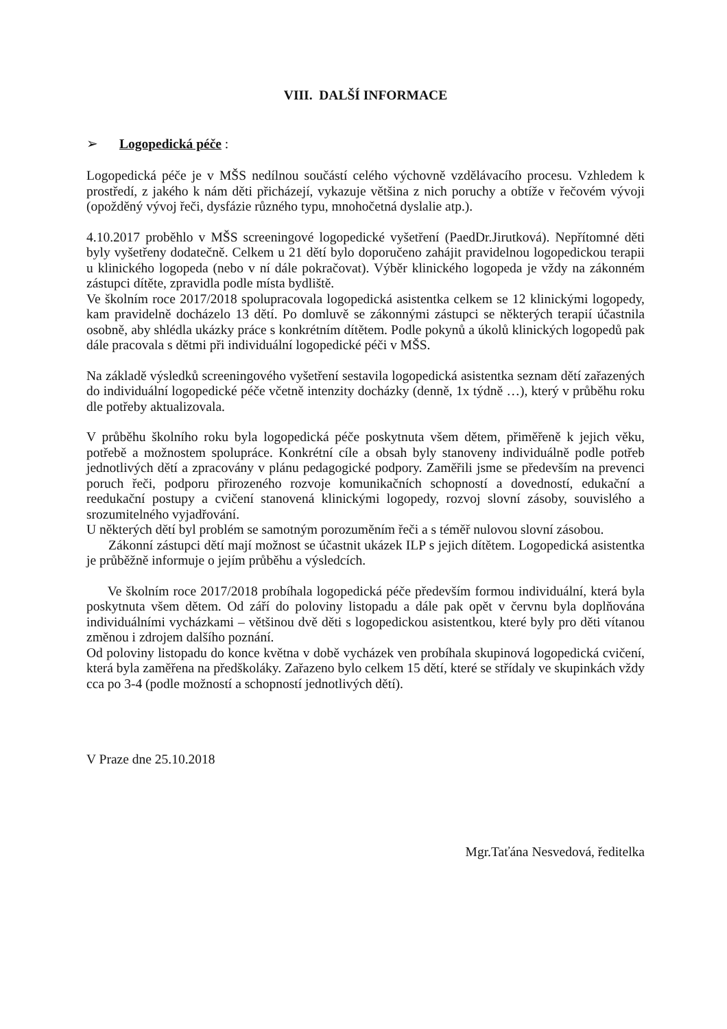VIII. DALŠÍ INFORMACE
➢ Logopedická péče :
Logopedická péče je v MŠS nedílnou součástí celého výchovně vzdělávacího procesu. Vzhledem k prostředí, z jakého k nám děti přicházejí, vykazuje většina z nich poruchy a obtíže v řečovém vývoji (opožděný vývoj řeči, dysfázie různého typu, mnohočetná dyslalie atp.).
4.10.2017 proběhlo v MŠS screeningové logopedické vyšetření (PaedDr.Jirutková). Nepřítomné děti byly vyšetřeny dodatečně. Celkem u 21 dětí bylo doporučeno zahájit pravidelnou logopedickou terapii u klinického logopeda (nebo v ní dále pokračovat). Výběr klinického logopeda je vždy na zákonném zástupci dítěte, zpravidla podle místa bydliště.
Ve školním roce 2017/2018 spolupracovala logopedická asistentka celkem se 12 klinickými logopedy, kam pravidelně docházelo 13 dětí. Po domluvě se zákonnými zástupci se některých terapií účastnila osobně, aby shlédla ukázky práce s konkrétním dítětem. Podle pokynů a úkolů klinických logopedů pak dále pracovala s dětmi při individuální logopedické péči v MŠS.
Na základě výsledků screeningového vyšetření sestavila logopedická asistentka seznam dětí zařazených do individuální logopedické péče včetně intenzity docházky (denně, 1x týdně …), který v průběhu roku dle potřeby aktualizovala.
V průběhu školního roku byla logopedická péče poskytnuta všem dětem, přiměřeně k jejich věku, potřebě a možnostem spolupráce. Konkrétní cíle a obsah byly stanoveny individuálně podle potřeb jednotlivých dětí a zpracovány v plánu pedagogické podpory. Zaměřili jsme se především na prevenci poruch řeči, podporu přirozeného rozvoje komunikačních schopností a dovedností, edukační a reedukační postupy a cvičení stanovená klinickými logopedy, rozvoj slovní zásoby, souvislého a srozumitelného vyjadřování.
U některých dětí byl problém se samotným porozuměním řeči a s téměř nulovou slovní zásobou.
Zákonní zástupci dětí mají možnost se účastnit ukázek ILP s jejich dítětem. Logopedická asistentka je průběžně informuje o jejím průběhu a výsledcích.
Ve školním roce 2017/2018 probíhala logopedická péče především formou individuální, která byla poskytnuta všem dětem. Od září do poloviny listopadu a dále pak opět v červnu byla doplňována individuálními vycházkami – většinou dvě děti s logopedickou asistentkou, které byly pro děti vítanou změnou i zdrojem dalšího poznání.
Od poloviny listopadu do konce května v době vycházek ven probíhala skupinová logopedická cvičení, která byla zaměřena na předškoláky. Zařazeno bylo celkem 15 dětí, které se střídaly ve skupinkách vždy cca po 3-4 (podle možností a schopností jednotlivých dětí).
V Praze dne 25.10.2018
Mgr.Taťána Nesvedová, ředitelka